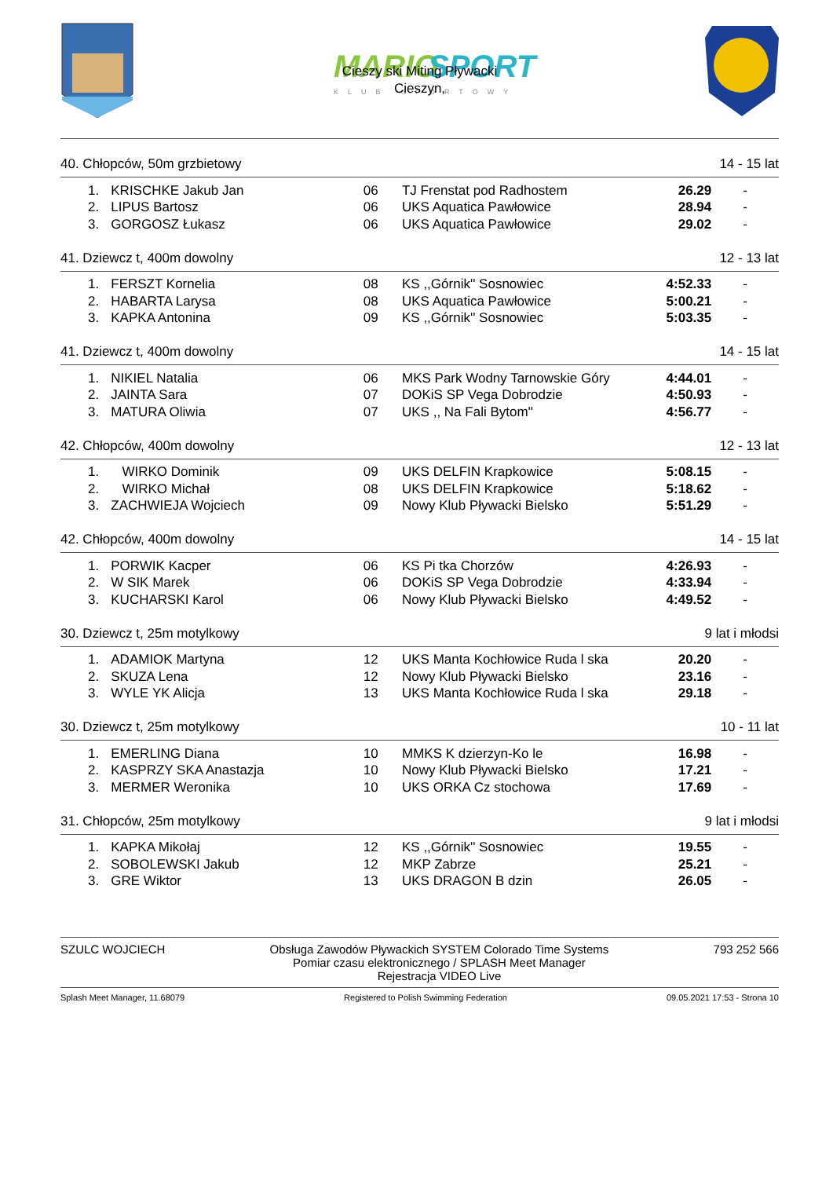MARIO
SPORT
KLUB SPORTOWY
Cieszy ski Miting Pływacki
Cieszyn,
40. Chłopców, 50m grzbietowy 14 - 15 lat
| 1. | KRISCHKE Jakub Jan | 06 | TJ Frenstat pod Radhostem | 26.29 | - |
| 2. | LIPUS Bartosz | 06 | UKS Aquatica Pawłowice | 28.94 | - |
| 3. | GORGOSZ Łukasz | 06 | UKS Aquatica Pawłowice | 29.02 | - |
41. Dziewcz t, 400m dowolny 12 - 13 lat
| 1. | FERSZT Kornelia | 08 | KS ,,Górnik'' Sosnowiec | 4:52.33 | - |
| 2. | HABARTA Larysa | 08 | UKS Aquatica Pawłowice | 5:00.21 | - |
| 3. | KAPKA Antonina | 09 | KS ,,Górnik'' Sosnowiec | 5:03.35 | - |
41. Dziewcz t, 400m dowolny 14 - 15 lat
| 1. | NIKIEL Natalia | 06 | MKS Park Wodny Tarnowskie Góry | 4:44.01 | - |
| 2. | JAINTA Sara | 07 | DOKiS SP Vega Dobrodzie | 4:50.93 | - |
| 3. | MATURA Oliwia | 07 | UKS ,, Na Fali Bytom'' | 4:56.77 | - |
42. Chłopców, 400m dowolny 12 - 13 lat
| 1. | WIRKO Dominik | 09 | UKS DELFIN Krapkowice | 5:08.15 | - |
| 2. | WIRKO Michał | 08 | UKS DELFIN Krapkowice | 5:18.62 | - |
| 3. | ZACHWIEJA Wojciech | 09 | Nowy Klub Pływacki Bielsko | 5:51.29 | - |
42. Chłopców, 400m dowolny 14 - 15 lat
| 1. | PORWIK Kacper | 06 | KS Pi tka Chorzów | 4:26.93 | - |
| 2. | W SIK Marek | 06 | DOKiS SP Vega Dobrodzie | 4:33.94 | - |
| 3. | KUCHARSKI Karol | 06 | Nowy Klub Pływacki Bielsko | 4:49.52 | - |
30. Dziewcz t, 25m motylkowy 9 lat i młodsi
| 1. | ADAMIOK Martyna | 12 | UKS Manta Kochłowice Ruda l ska | 20.20 | - |
| 2. | SKUZA Lena | 12 | Nowy Klub Pływacki Bielsko | 23.16 | - |
| 3. | WYLE YK Alicja | 13 | UKS Manta Kochłowice Ruda l ska | 29.18 | - |
30. Dziewcz t, 25m motylkowy 10 - 11 lat
| 1. | EMERLING Diana | 10 | MMKS K dzierzyn-Ko le | 16.98 | - |
| 2. | KASPRZY SKA Anastazja | 10 | Nowy Klub Pływacki Bielsko | 17.21 | - |
| 3. | MERMER Weronika | 10 | UKS ORKA Cz stochowa | 17.69 | - |
31. Chłopców, 25m motylkowy 9 lat i młodsi
| 1. | KAPKA Mikołaj | 12 | KS ,,Górnik'' Sosnowiec | 19.55 | - |
| 2. | SOBOLEWSKI Jakub | 12 | MKP Zabrze | 25.21 | - |
| 3. | GRE Wiktor | 13 | UKS DRAGON B dzin | 26.05 | - |
SZULC WOJCIECH Obsługa Zawodów Pływackich SYSTEM Colorado Time Systems
Pomiar czasu elektronicznego / SPLASH Meet Manager
Rejestracja VIDEO Live 793 252 566
Splash Meet Manager, 11.68079 Registered to Polish Swimming Federation 09.05.2021 17:53 - Strona 10